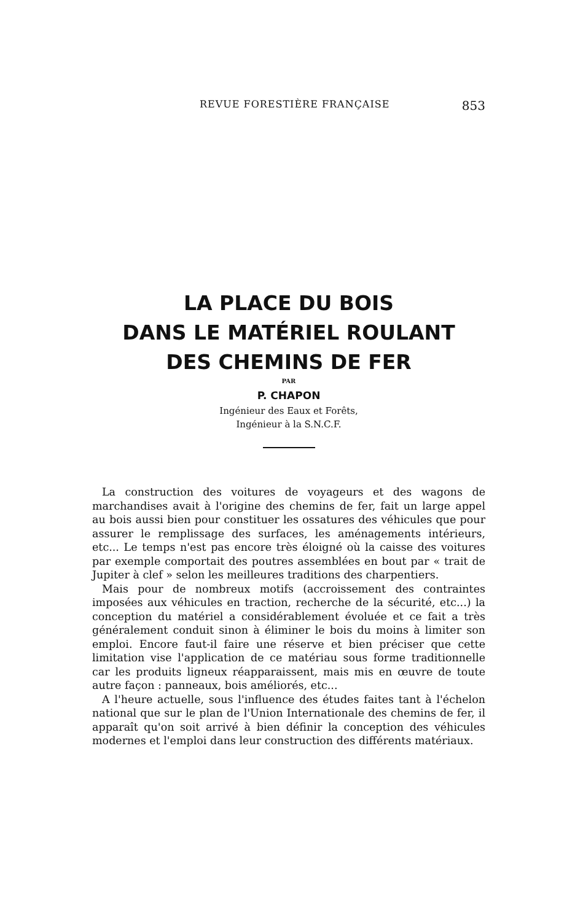REVUE FORESTIÈRE FRANÇAISE 853
LA PLACE DU BOIS
DANS LE MATÉRIEL ROULANT
DES CHEMINS DE FER
PAR
P. CHAPON
Ingénieur des Eaux et Forêts,
Ingénieur à la S.N.C.F.
La construction des voitures de voyageurs et des wagons de marchandises avait à l'origine des chemins de fer, fait un large appel au bois aussi bien pour constituer les ossatures des véhicules que pour assurer le remplissage des surfaces, les aménagements intérieurs, etc... Le temps n'est pas encore très éloigné où la caisse des voitures par exemple comportait des poutres assemblées en bout par « trait de Jupiter à clef » selon les meilleures traditions des charpentiers.
Mais pour de nombreux motifs (accroissement des contraintes imposées aux véhicules en traction, recherche de la sécurité, etc...) la conception du matériel a considérablement évoluée et ce fait a très généralement conduit sinon à éliminer le bois du moins à limiter son emploi. Encore faut-il faire une réserve et bien préciser que cette limitation vise l'application de ce matériau sous forme traditionnelle car les produits ligneux réapparaissent, mais mis en œuvre de toute autre façon : panneaux, bois améliorés, etc...
A l'heure actuelle, sous l'influence des études faites tant à l'échelon national que sur le plan de l'Union Internationale des chemins de fer, il apparaît qu'on soit arrivé à bien définir la conception des véhicules modernes et l'emploi dans leur construction des différents matériaux.